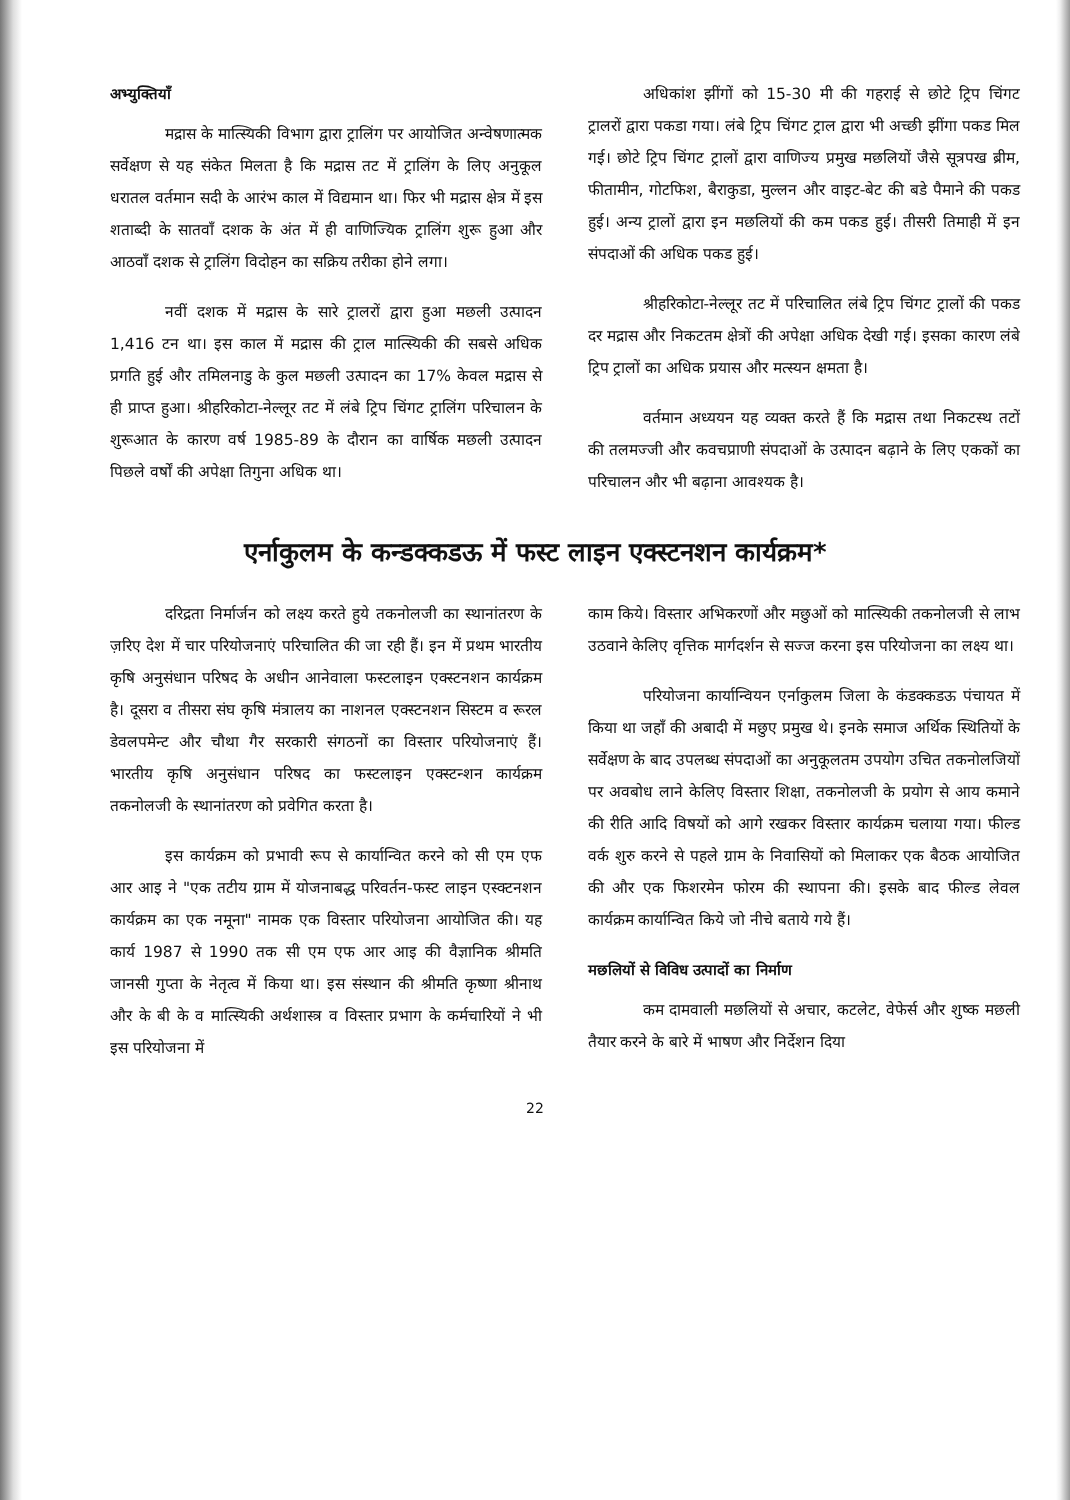अभ्युक्तियाँ
मद्रास के मात्स्यिकी विभाग द्वारा ट्रालिंग पर आयोजित अन्वेषणात्मक सर्वेक्षण से यह संकेत मिलता है कि मद्रास तट में ट्रालिंग के लिए अनुकूल धरातल वर्तमान सदी के आरंभ काल में विद्यमान था। फिर भी मद्रास क्षेत्र में इस शताब्दी के सातवाँ दशक के अंत में ही वाणिज्यिक ट्रालिंग शुरू हुआ और आठवाँ दशक से ट्रालिंग विदोहन का सक्रिय तरीका होने लगा।
नवीं दशक में मद्रास के सारे ट्रालरों द्वारा हुआ मछली उत्पादन 1,416 टन था। इस काल में मद्रास की ट्राल मात्स्यिकी की सबसे अधिक प्रगति हुई और तमिलनाडु के कुल मछली उत्पादन का 17% केवल मद्रास से ही प्राप्त हुआ। श्रीहरिकोटा-नेल्लूर तट में लंबे ट्रिप चिंगट ट्रालिंग परिचालन के शुरूआत के कारण वर्ष 1985-89 के दौरान का वार्षिक मछली उत्पादन पिछले वर्षों की अपेक्षा तिगुना अधिक था।
अधिकांश झींगों को 15-30 मी की गहराई से छोटे ट्रिप चिंगट ट्रालरों द्वारा पकडा गया। लंबे ट्रिप चिंगट ट्राल द्वारा भी अच्छी झींगा पकड मिल गई। छोटे ट्रिप चिंगट ट्रालों द्वारा वाणिज्य प्रमुख मछलियों जैसे सूत्रपख ब्रीम, फीतामीन, गोटफिश, बैराकुडा, मुल्लन और वाइट-बेट की बडे पैमाने की पकड हुई। अन्य ट्रालों द्वारा इन मछलियों की कम पकड हुई। तीसरी तिमाही में इन संपदाओं की अधिक पकड हुई।
श्रीहरिकोटा-नेल्लूर तट में परिचालित लंबे ट्रिप चिंगट ट्रालों की पकड दर मद्रास और निकटतम क्षेत्रों की अपेक्षा अधिक देखी गई। इसका कारण लंबे ट्रिप ट्रालों का अधिक प्रयास और मत्स्यन क्षमता है।
वर्तमान अध्ययन यह व्यक्त करते हैं कि मद्रास तथा निकटस्थ तटों की तलमज्जी और कवचप्राणी संपदाओं के उत्पादन बढ़ाने के लिए एककों का परिचालन और भी बढ़ाना आवश्यक है।
एर्नाकुलम के कन्डक्कडऊ में फस्ट लाइन एक्स्टनशन कार्यक्रम*
दरिद्रता निर्मार्जन को लक्ष्य करते हुये तकनोलजी का स्थानांतरण के ज़रिए देश में चार परियोजनाएं परिचालित की जा रही हैं। इन में प्रथम भारतीय कृषि अनुसंधान परिषद के अधीन आनेवाला फस्टलाइन एक्स्टनशन कार्यक्रम है। दूसरा व तीसरा संघ कृषि मंत्रालय का नाशनल एक्स्टनशन सिस्टम व रूरल डेवलपमेन्ट और चौथा गैर सरकारी संगठनों का विस्तार परियोजनाएं हैं। भारतीय कृषि अनुसंधान परिषद का फस्टलाइन एक्स्टन्शन कार्यक्रम तकनोलजी के स्थानांतरण को प्रवेगित करता है।
इस कार्यक्रम को प्रभावी रूप से कार्यान्वित करने को सी एम एफ आर आइ ने "एक तटीय ग्राम में योजनाबद्ध परिवर्तन-फस्ट लाइन एस्क्टनशन कार्यक्रम का एक नमूना" नामक एक विस्तार परियोजना आयोजित की। यह कार्य 1987 से 1990 तक सी एम एफ आर आइ की वैज्ञानिक श्रीमति जानसी गुप्ता के नेतृत्व में किया था। इस संस्थान की श्रीमति कृष्णा श्रीनाथ और के बी के व मात्स्यिकी अर्थशास्त्र व विस्तार प्रभाग के कर्मचारियों ने भी इस परियोजना में
काम किये। विस्तार अभिकरणों और मछुओं को मात्स्यिकी तकनोलजी से लाभ उठवाने केलिए वृत्तिक मार्गदर्शन से सज्ज करना इस परियोजना का लक्ष्य था।
परियोजना कार्यान्वियन एर्नाकुलम जिला के कंडक्कडऊ पंचायत में किया था जहाँ की अबादी में मछुए प्रमुख थे। इनके समाज अर्थिक स्थितियों के सर्वेक्षण के बाद उपलब्ध संपदाओं का अनुकूलतम उपयोग उचित तकनोलजियों पर अवबोध लाने केलिए विस्तार शिक्षा, तकनोलजी के प्रयोग से आय कमाने की रीति आदि विषयों को आगे रखकर विस्तार कार्यक्रम चलाया गया। फील्ड वर्क शुरु करने से पहले ग्राम के निवासियों को मिलाकर एक बैठक आयोजित की और एक फिशरमेन फोरम की स्थापना की। इसके बाद फील्ड लेवल कार्यक्रम कार्यान्वित किये जो नीचे बताये गये हैं।
मछलियों से विविध उत्पादों का निर्माण
कम दामवाली मछलियों से अचार, कटलेट, वेफेर्स और शुष्क मछली तैयार करने के बारे में भाषण और निर्देशन दिया
22